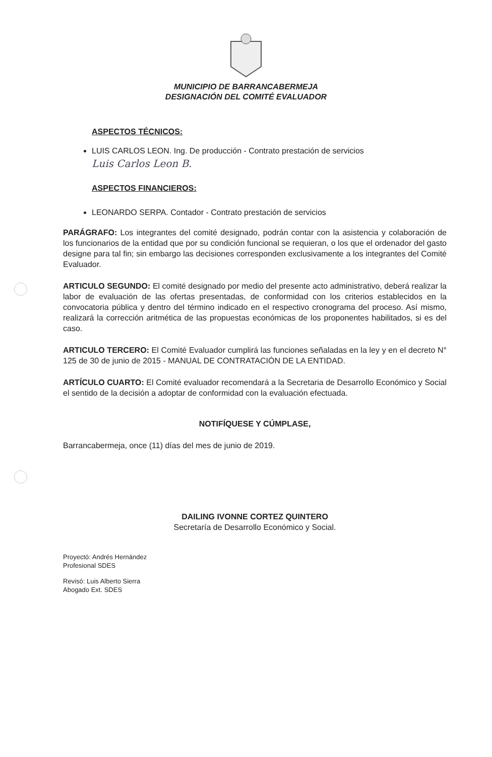MUNICIPIO DE BARRANCABERMEJA
DESIGNACIÓN DEL COMITÉ EVALUADOR
ASPECTOS TÉCNICOS:
LUIS CARLOS LEON. Ing. De producción - Contrato prestación de servicios
Luis Carlos Leon B.
ASPECTOS FINANCIEROS:
LEONARDO SERPA. Contador - Contrato prestación de servicios
PARÁGRAFO: Los integrantes del comité designado, podrán contar con la asistencia y colaboración de los funcionarios de la entidad que por su condición funcional se requieran, o los que el ordenador del gasto designe para tal fin; sin embargo las decisiones corresponden exclusivamente a los integrantes del Comité Evaluador.
ARTICULO SEGUNDO: El comité designado por medio del presente acto administrativo, deberá realizar la labor de evaluación de las ofertas presentadas, de conformidad con los criterios establecidos en la convocatoria pública y dentro del término indicado en el respectivo cronograma del proceso. Así mismo, realizará la corrección aritmética de las propuestas económicas de los proponentes habilitados, si es del caso.
ARTICULO TERCERO: El Comité Evaluador cumplirá las funciones señaladas en la ley y en el decreto N° 125 de 30 de junio de 2015 - MANUAL DE CONTRATACIÓN DE LA ENTIDAD.
ARTÍCULO CUARTO: El Comité evaluador recomendará a la Secretaria de Desarrollo Económico y Social el sentido de la decisión a adoptar de conformidad con la evaluación efectuada.
NOTIFÍQUESE Y CÚMPLASE,
Barrancabermeja, once (11) días del mes de junio de 2019.
DAILING IVONNE CORTEZ QUINTERO
Secretaría de Desarrollo Económico y Social.
Proyectó: Andrés Hernández
Profesional SDES
Revisó: Luis Alberto Sierra
Abogado Ext. SDES